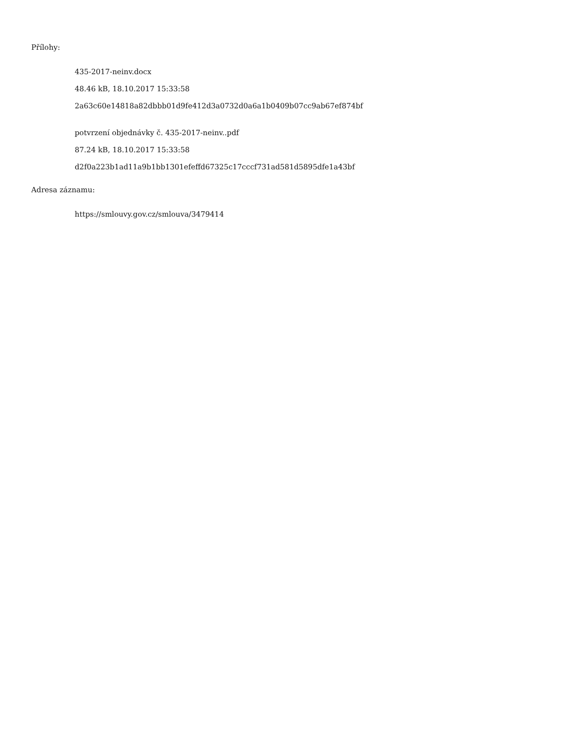Přílohy:
435-2017-neinv.docx
48.46 kB, 18.10.2017 15:33:58
2a63c60e14818a82dbbb01d9fe412d3a0732d0a6a1b0409b07cc9ab67ef874bf
potvrzení objednávky č. 435-2017-neinv..pdf
87.24 kB, 18.10.2017 15:33:58
d2f0a223b1ad11a9b1bb1301efeffd67325c17cccf731ad581d5895dfe1a43bf
Adresa záznamu:
https://smlouvy.gov.cz/smlouva/3479414